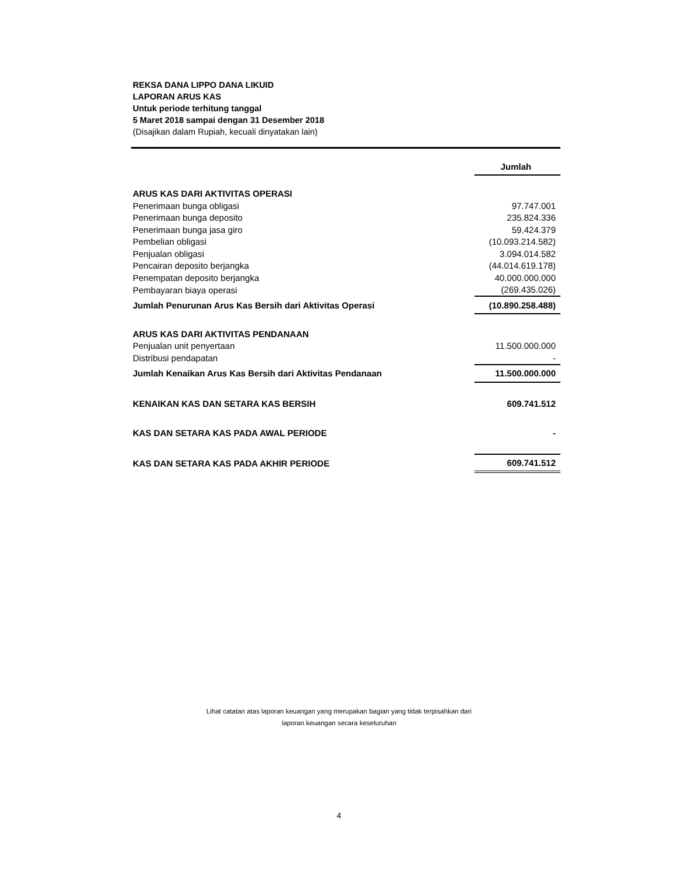REKSA DANA LIPPO DANA LIKUID
LAPORAN ARUS KAS
Untuk periode terhitung tanggal
5 Maret 2018 sampai dengan 31 Desember 2018
(Disajikan dalam Rupiah, kecuali dinyatakan lain)
| | Jumlah |
| ARUS KAS DARI AKTIVITAS OPERASI | |
| Penerimaan bunga obligasi | 97.747.001 |
| Penerimaan bunga deposito | 235.824.336 |
| Penerimaan bunga jasa giro | 59.424.379 |
| Pembelian obligasi | (10.093.214.582) |
| Penjualan obligasi | 3.094.014.582 |
| Pencairan deposito berjangka | (44.014.619.178) |
| Penempatan deposito berjangka | 40.000.000.000 |
| Pembayaran biaya operasi | (269.435.026) |
| Jumlah Penurunan Arus Kas Bersih dari Aktivitas Operasi | (10.890.258.488) |
| ARUS KAS DARI AKTIVITAS PENDANAAN | |
| Penjualan unit penyertaan | 11.500.000.000 |
| Distribusi pendapatan | - |
| Jumlah Kenaikan Arus Kas Bersih dari Aktivitas Pendanaan | 11.500.000.000 |
| KENAIKAN KAS DAN SETARA KAS BERSIH | 609.741.512 |
| KAS DAN SETARA KAS PADA AWAL PERIODE | - |
| KAS DAN SETARA KAS PADA AKHIR PERIODE | 609.741.512 |
Lihat catatan atas laporan keuangan yang merupakan bagian yang tidak terpisahkan dari
laporan keuangan secara keseluruhan
4